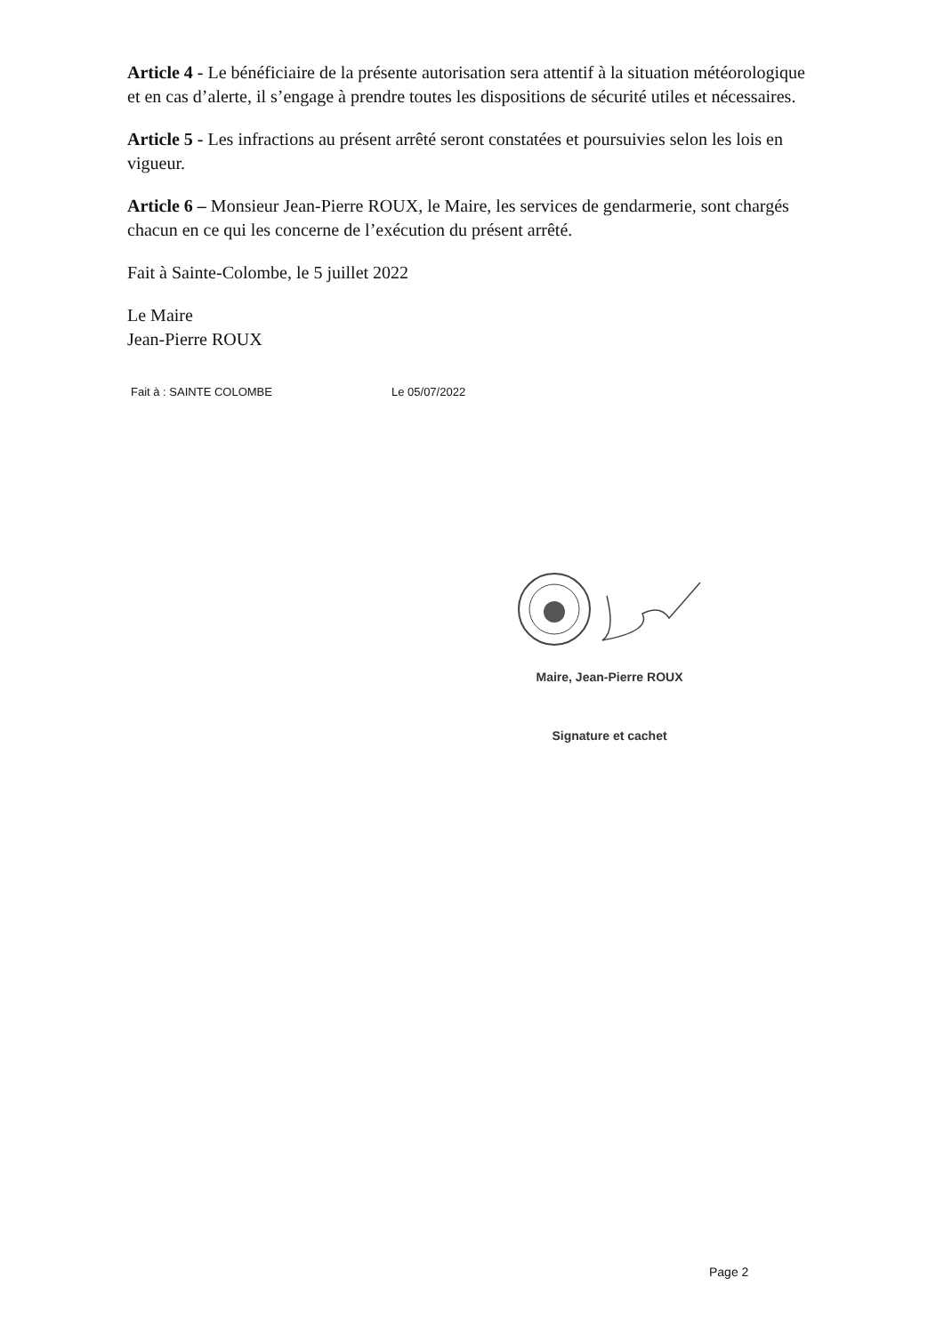Article 4 - Le bénéficiaire de la présente autorisation sera attentif à la situation météorologique et en cas d’alerte, il s’engage à prendre toutes les dispositions de sécurité utiles et nécessaires.
Article 5 - Les infractions au présent arrêté seront constatées et poursuivies selon les lois en vigueur.
Article 6 – Monsieur Jean-Pierre ROUX, le Maire, les services de gendarmerie, sont chargés chacun en ce qui les concerne de l’exécution du présent arrêté.
Fait à Sainte-Colombe, le 5 juillet 2022
Le Maire
Jean-Pierre ROUX
Fait à : SAINTE COLOMBE Le 05/07/2022
Maire, Jean-Pierre ROUX
Signature et cachet
Page 2